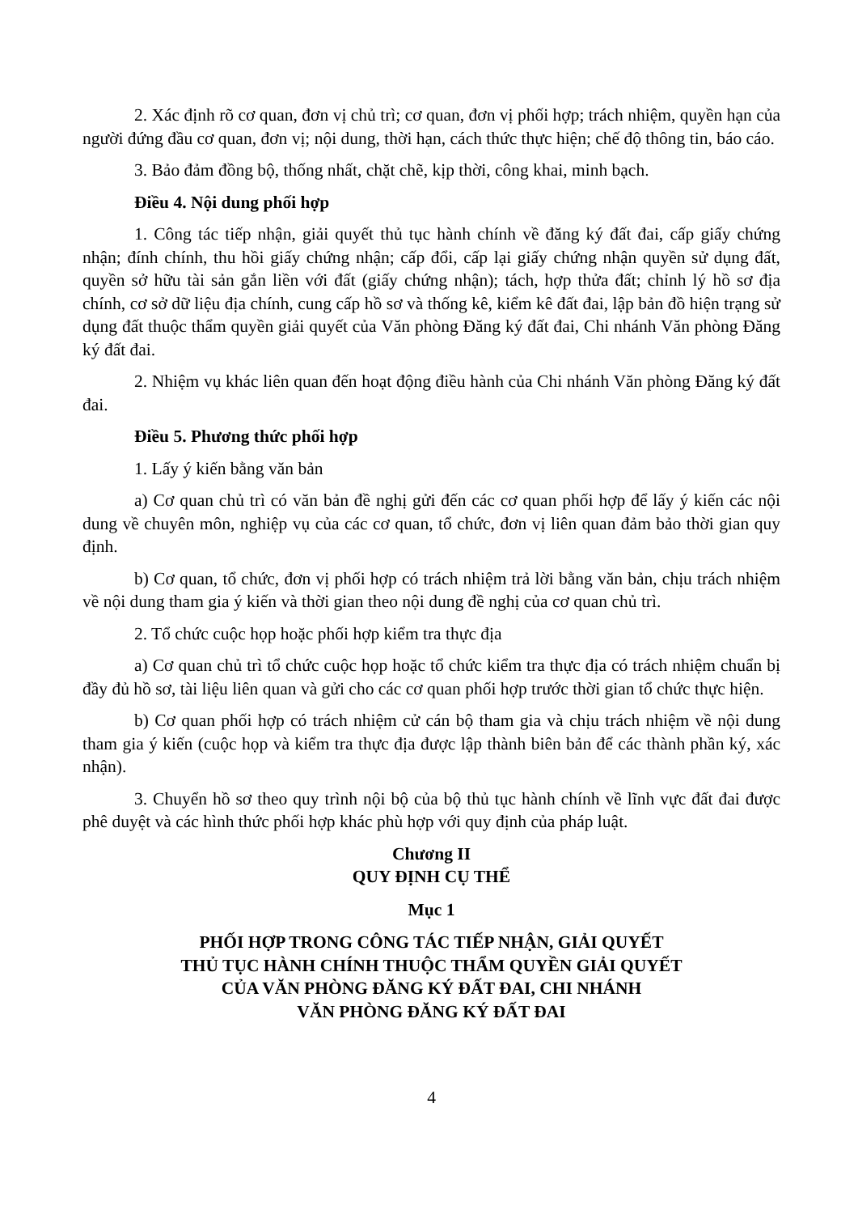2. Xác định rõ cơ quan, đơn vị chủ trì; cơ quan, đơn vị phối hợp; trách nhiệm, quyền hạn của người đứng đầu cơ quan, đơn vị; nội dung, thời hạn, cách thức thực hiện; chế độ thông tin, báo cáo.
3. Bảo đảm đồng bộ, thống nhất, chặt chẽ, kịp thời, công khai, minh bạch.
Điều 4. Nội dung phối hợp
1. Công tác tiếp nhận, giải quyết thủ tục hành chính về đăng ký đất đai, cấp giấy chứng nhận; đính chính, thu hồi giấy chứng nhận; cấp đổi, cấp lại giấy chứng nhận quyền sử dụng đất, quyền sở hữu tài sản gắn liền với đất (giấy chứng nhận); tách, hợp thửa đất; chỉnh lý hồ sơ địa chính, cơ sở dữ liệu địa chính, cung cấp hồ sơ và thống kê, kiểm kê đất đai, lập bản đồ hiện trạng sử dụng đất thuộc thẩm quyền giải quyết của Văn phòng Đăng ký đất đai, Chi nhánh Văn phòng Đăng ký đất đai.
2. Nhiệm vụ khác liên quan đến hoạt động điều hành của Chi nhánh Văn phòng Đăng ký đất đai.
Điều 5. Phương thức phối hợp
1. Lấy ý kiến bằng văn bản
a) Cơ quan chủ trì có văn bản đề nghị gửi đến các cơ quan phối hợp để lấy ý kiến các nội dung về chuyên môn, nghiệp vụ của các cơ quan, tổ chức, đơn vị liên quan đảm bảo thời gian quy định.
b) Cơ quan, tổ chức, đơn vị phối hợp có trách nhiệm trả lời bằng văn bản, chịu trách nhiệm về nội dung tham gia ý kiến và thời gian theo nội dung đề nghị của cơ quan chủ trì.
2. Tổ chức cuộc họp hoặc phối hợp kiểm tra thực địa
a) Cơ quan chủ trì tổ chức cuộc họp hoặc tổ chức kiểm tra thực địa có trách nhiệm chuẩn bị đầy đủ hồ sơ, tài liệu liên quan và gửi cho các cơ quan phối hợp trước thời gian tổ chức thực hiện.
b) Cơ quan phối hợp có trách nhiệm cử cán bộ tham gia và chịu trách nhiệm về nội dung tham gia ý kiến (cuộc họp và kiểm tra thực địa được lập thành biên bản để các thành phần ký, xác nhận).
3. Chuyển hồ sơ theo quy trình nội bộ của bộ thủ tục hành chính về lĩnh vực đất đai được phê duyệt và các hình thức phối hợp khác phù hợp với quy định của pháp luật.
Chương II
QUY ĐỊNH CỤ THỂ
Mục 1
PHỐI HỢP TRONG CÔNG TÁC TIẾP NHẬN, GIẢI QUYẾT
THỦ TỤC HÀNH CHÍNH THUỘC THẨM QUYỀN GIẢI QUYẾT
CỦA VĂN PHÒNG ĐĂNG KÝ ĐẤT ĐAI, CHI NHÁNH
VĂN PHÒNG ĐĂNG KÝ ĐẤT ĐAI
4